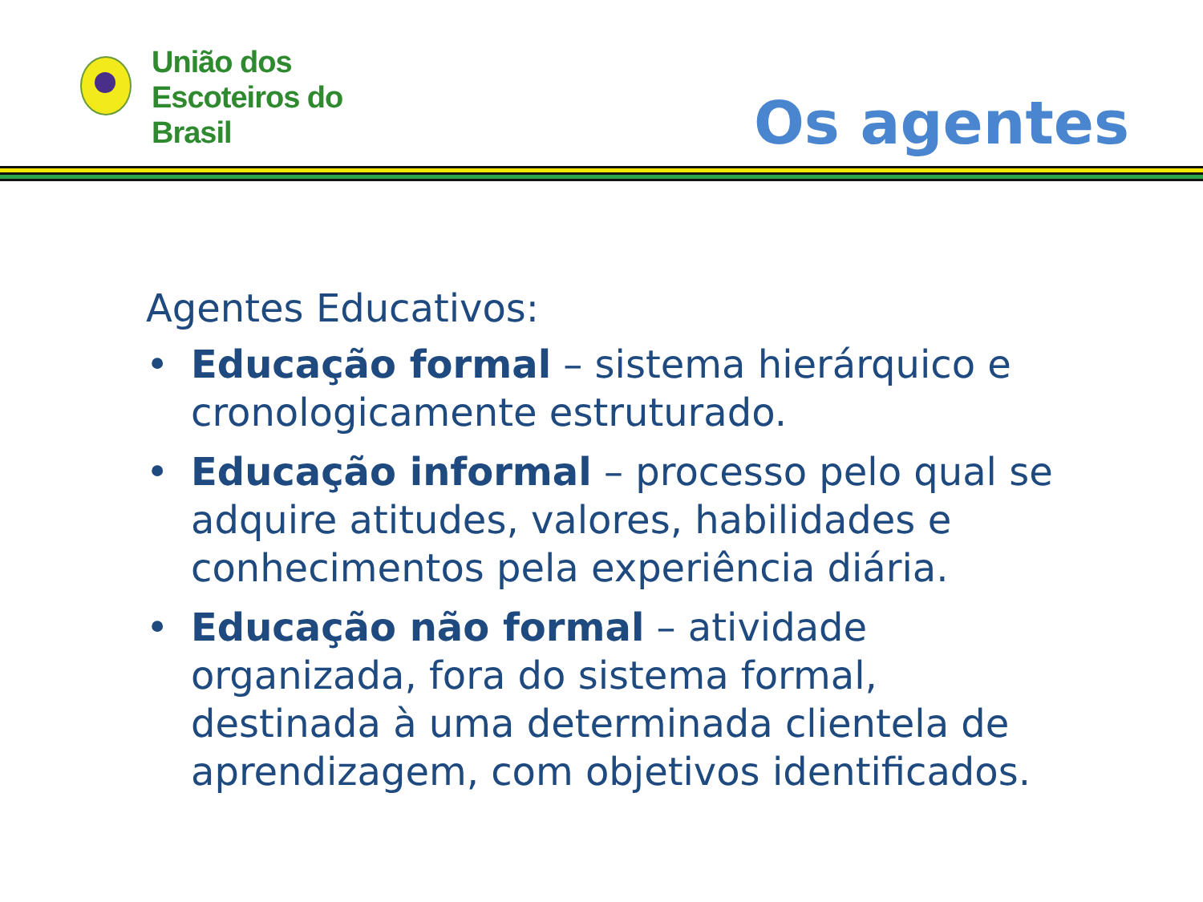União dos
Escoteiros do
Brasil
Os agentes
Agentes Educativos:
• Educação formal – sistema hierárquico e cronologicamente estruturado.
• Educação informal – processo pelo qual se adquire atitudes, valores, habilidades e conhecimentos pela experiência diária.
• Educação não formal – atividade organizada, fora do sistema formal, destinada à uma determinada clientela de aprendizagem, com objetivos identificados.